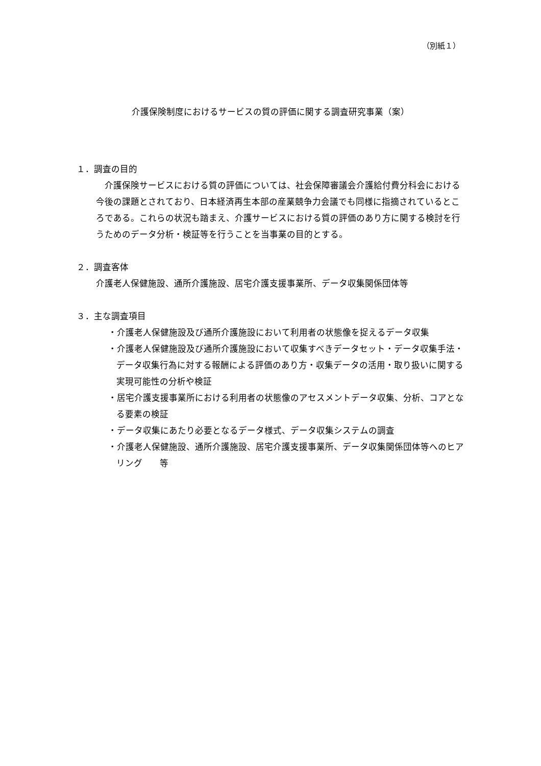（別紙１）
介護保険制度におけるサービスの質の評価に関する調査研究事業（案）
１．調査の目的
　介護保険サービスにおける質の評価については、社会保障審議会介護給付費分科会における今後の課題とされており、日本経済再生本部の産業競争力会議でも同様に指摘されているところである。これらの状況も踏まえ、介護サービスにおける質の評価のあり方に関する検討を行うためのデータ分析・検証等を行うことを当事業の目的とする。
２．調査客体
介護老人保健施設、通所介護施設、居宅介護支援事業所、データ収集関係団体等
３．主な調査項目
・介護老人保健施設及び通所介護施設において利用者の状態像を捉えるデータ収集
・介護老人保健施設及び通所介護施設において収集すべきデータセット・データ収集手法・データ収集行為に対する報酬による評価のあり方・収集データの活用・取り扱いに関する実現可能性の分析や検証
・居宅介護支援事業所における利用者の状態像のアセスメントデータ収集、分析、コアとなる要素の検証
・データ収集にあたり必要となるデータ様式、データ収集システムの調査
・介護老人保健施設、通所介護施設、居宅介護支援事業所、データ収集関係団体等へのヒアリング　　等